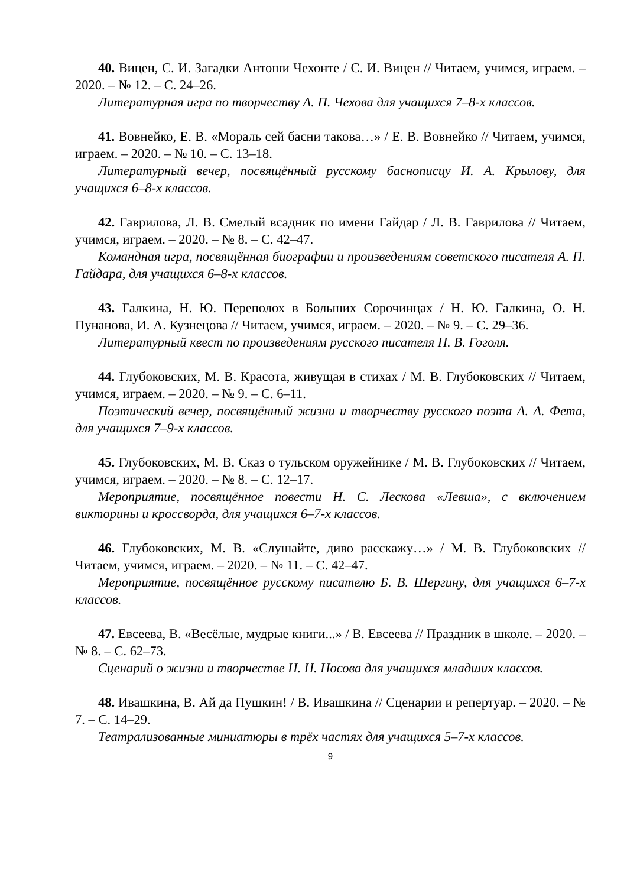40. Вицен, С. И. Загадки Антоши Чехонте / С. И. Вицен // Читаем, учимся, играем. – 2020. – № 12. – С. 24–26.
Литературная игра по творчеству А. П. Чехова для учащихся 7–8-х классов.
41. Вовнейко, Е. В. «Мораль сей басни такова…» / Е. В. Вовнейко // Читаем, учимся, играем. – 2020. – № 10. – С. 13–18.
Литературный вечер, посвящённый русскому баснописцу И. А. Крылову, для учащихся 6–8-х классов.
42. Гаврилова, Л. В. Смелый всадник по имени Гайдар / Л. В. Гаврилова // Читаем, учимся, играем. – 2020. – № 8. – С. 42–47.
Командная игра, посвящённая биографии и произведениям советского писателя А. П. Гайдара, для учащихся 6–8-х классов.
43. Галкина, Н. Ю. Переполох в Больших Сорочинцах / Н. Ю. Галкина, О. Н. Пунанова, И. А. Кузнецова // Читаем, учимся, играем. – 2020. – № 9. – С. 29–36.
Литературный квест по произведениям русского писателя Н. В. Гоголя.
44. Глубоковских, М. В. Красота, живущая в стихах / М. В. Глубоковских // Читаем, учимся, играем. – 2020. – № 9. – С. 6–11.
Поэтический вечер, посвящённый жизни и творчеству русского поэта А. А. Фета, для учащихся 7–9-х классов.
45. Глубоковских, М. В. Сказ о тульском оружейнике / М. В. Глубоковских // Читаем, учимся, играем. – 2020. – № 8. – С. 12–17.
Мероприятие, посвящённое повести Н. С. Лескова «Левша», с включением викторины и кроссворда, для учащихся 6–7-х классов.
46. Глубоковских, М. В. «Слушайте, диво расскажу…» / М. В. Глубоковских // Читаем, учимся, играем. – 2020. – № 11. – С. 42–47.
Мероприятие, посвящённое русскому писателю Б. В. Шергину, для учащихся 6–7-х классов.
47. Евсеева, В. «Весёлые, мудрые книги...» / В. Евсеева // Праздник в школе. – 2020. – № 8. – С. 62–73.
Сценарий о жизни и творчестве Н. Н. Носова для учащихся младших классов.
48. Ивашкина, В. Ай да Пушкин! / В. Ивашкина // Сценарии и репертуар. – 2020. – № 7. – С. 14–29.
Театрализованные миниатюры в трёх частях для учащихся 5–7-х классов.
9